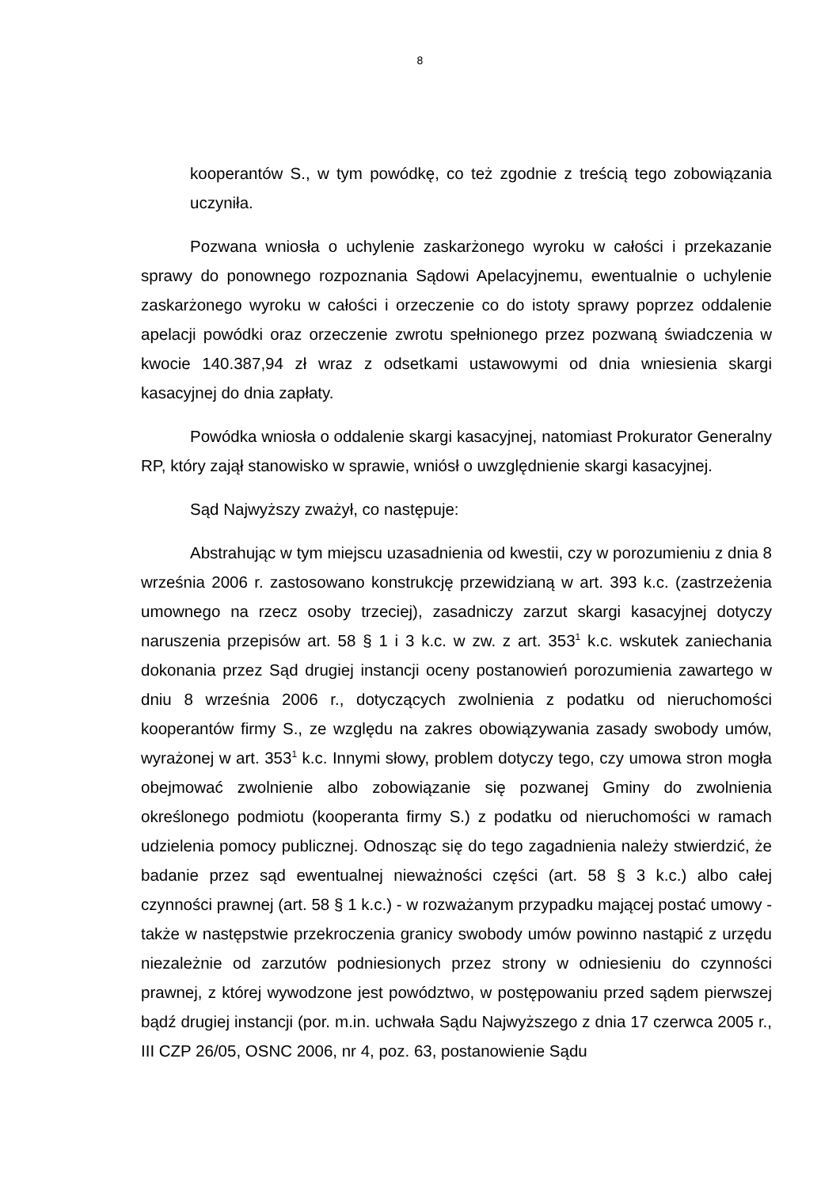8
kooperantów S., w tym powódkę, co też zgodnie z treścią tego zobowiązania uczyniła.
Pozwana wniosła o uchylenie zaskarżonego wyroku w całości i przekazanie sprawy do ponownego rozpoznania Sądowi Apelacyjnemu, ewentualnie o uchylenie zaskarżonego wyroku w całości i orzeczenie co do istoty sprawy poprzez oddalenie apelacji powódki oraz orzeczenie zwrotu spełnionego przez pozwaną świadczenia w kwocie 140.387,94 zł wraz z odsetkami ustawowymi od dnia wniesienia skargi kasacyjnej do dnia zapłaty.
Powódka wniosła o oddalenie skargi kasacyjnej, natomiast Prokurator Generalny RP, który zajął stanowisko w sprawie, wniósł o uwzględnienie skargi kasacyjnej.
Sąd Najwyższy zważył, co następuje:
Abstrahując w tym miejscu uzasadnienia od kwestii, czy w porozumieniu z dnia 8 września 2006 r. zastosowano konstrukcję przewidzianą w art. 393 k.c. (zastrzeżenia umownego na rzecz osoby trzeciej), zasadniczy zarzut skargi kasacyjnej dotyczy naruszenia przepisów art. 58 § 1 i 3 k.c. w zw. z art. 353<sup>1</sup> k.c. wskutek zaniechania dokonania przez Sąd drugiej instancji oceny postanowień porozumienia zawartego w dniu 8 września 2006 r., dotyczących zwolnienia z podatku od nieruchomości kooperantów firmy S., ze względu na zakres obowiązywania zasady swobody umów, wyrażonej w art. 353<sup>1</sup> k.c. Innymi słowy, problem dotyczy tego, czy umowa stron mogła obejmować zwolnienie albo zobowiązanie się pozwanej Gminy do zwolnienia określonego podmiotu (kooperanta firmy S.) z podatku od nieruchomości w ramach udzielenia pomocy publicznej. Odnosząc się do tego zagadnienia należy stwierdzić, że badanie przez sąd ewentualnej nieważności części (art. 58 § 3 k.c.) albo całej czynności prawnej (art. 58 § 1 k.c.) - w rozważanym przypadku mającej postać umowy - także w następstwie przekroczenia granicy swobody umów powinno nastąpić z urzędu niezależnie od zarzutów podniesionych przez strony w odniesieniu do czynności prawnej, z której wywodzone jest powództwo, w postępowaniu przed sądem pierwszej bądź drugiej instancji (por. m.in. uchwała Sądu Najwyższego z dnia 17 czerwca 2005 r., III CZP 26/05, OSNC 2006, nr 4, poz. 63, postanowienie Sądu